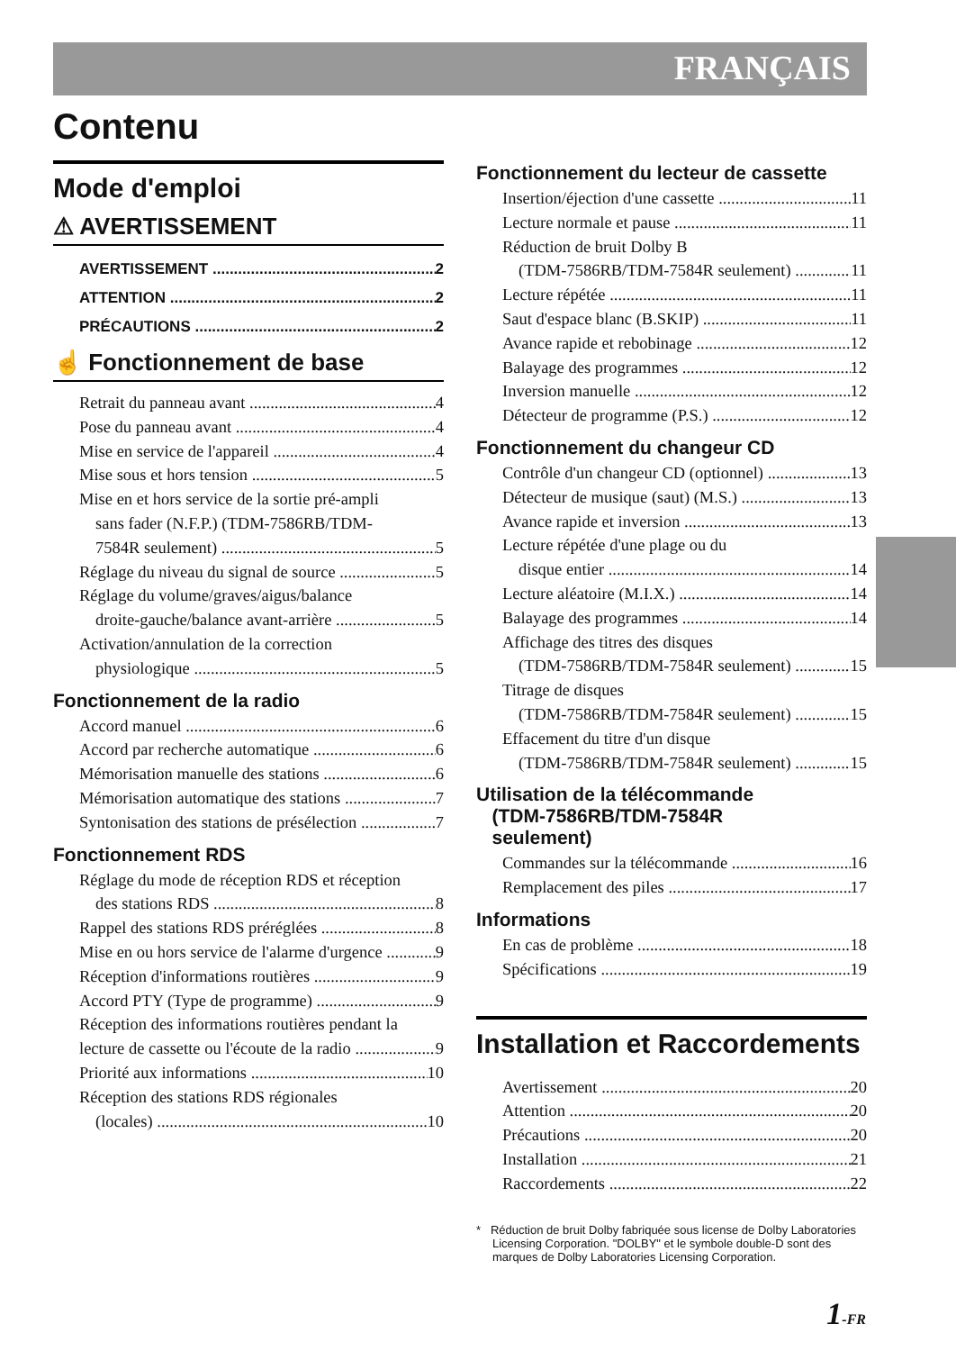FRANÇAIS
Contenu
Mode d'emploi
⚠ AVERTISSEMENT
AVERTISSEMENT 2
ATTENTION 2
PRÉCAUTIONS 2
☝ Fonctionnement de base
Retrait du panneau avant 4
Pose du panneau avant 4
Mise en service de l'appareil 4
Mise sous et hors tension 5
Mise en et hors service de la sortie pré-ampli
sans fader (N.F.P.) (TDM-7586RB/TDM-
7584R seulement) 5
Réglage du niveau du signal de source 5
Réglage du volume/graves/aigus/balance
droite-gauche/balance avant-arrière 5
Activation/annulation de la correction
physiologique 5
Fonctionnement de la radio
Accord manuel 6
Accord par recherche automatique 6
Mémorisation manuelle des stations 6
Mémorisation automatique des stations 7
Syntonisation des stations de présélection 7
Fonctionnement RDS
Réglage du mode de réception RDS et réception
des stations RDS 8
Rappel des stations RDS préréglées 8
Mise en ou hors service de l'alarme d'urgence 9
Réception d'informations routières 9
Accord PTY (Type de programme) 9
Réception des informations routières pendant la
lecture de cassette ou l'écoute de la radio 9
Priorité aux informations 10
Réception des stations RDS régionales
(locales) 10
Fonctionnement du lecteur de cassette
Insertion/éjection d'une cassette 11
Lecture normale et pause 11
Réduction de bruit Dolby B
(TDM-7586RB/TDM-7584R seulement) 11
Lecture répétée 11
Saut d'espace blanc (B.SKIP) 11
Avance rapide et rebobinage 12
Balayage des programmes 12
Inversion manuelle 12
Détecteur de programme (P.S.) 12
Fonctionnement du changeur CD
Contrôle d'un changeur CD (optionnel) 13
Détecteur de musique (saut) (M.S.) 13
Avance rapide et inversion 13
Lecture répétée d'une plage ou du
disque entier 14
Lecture aléatoire (M.I.X.) 14
Balayage des programmes 14
Affichage des titres des disques
(TDM-7586RB/TDM-7584R seulement) 15
Titrage de disques
(TDM-7586RB/TDM-7584R seulement) 15
Effacement du titre d'un disque
(TDM-7586RB/TDM-7584R seulement) 15
Utilisation de la télécommande
(TDM-7586RB/TDM-7584R
seulement)
Commandes sur la télécommande 16
Remplacement des piles 17
Informations
En cas de problème 18
Spécifications 19
Installation et Raccordements
Avertissement 20
Attention 20
Précautions 20
Installation 21
Raccordements 22
* Réduction de bruit Dolby fabriquée sous license de Dolby Laboratories Licensing Corporation. "DOLBY" et le symbole double-D sont des marques de Dolby Laboratories Licensing Corporation.
1-FR